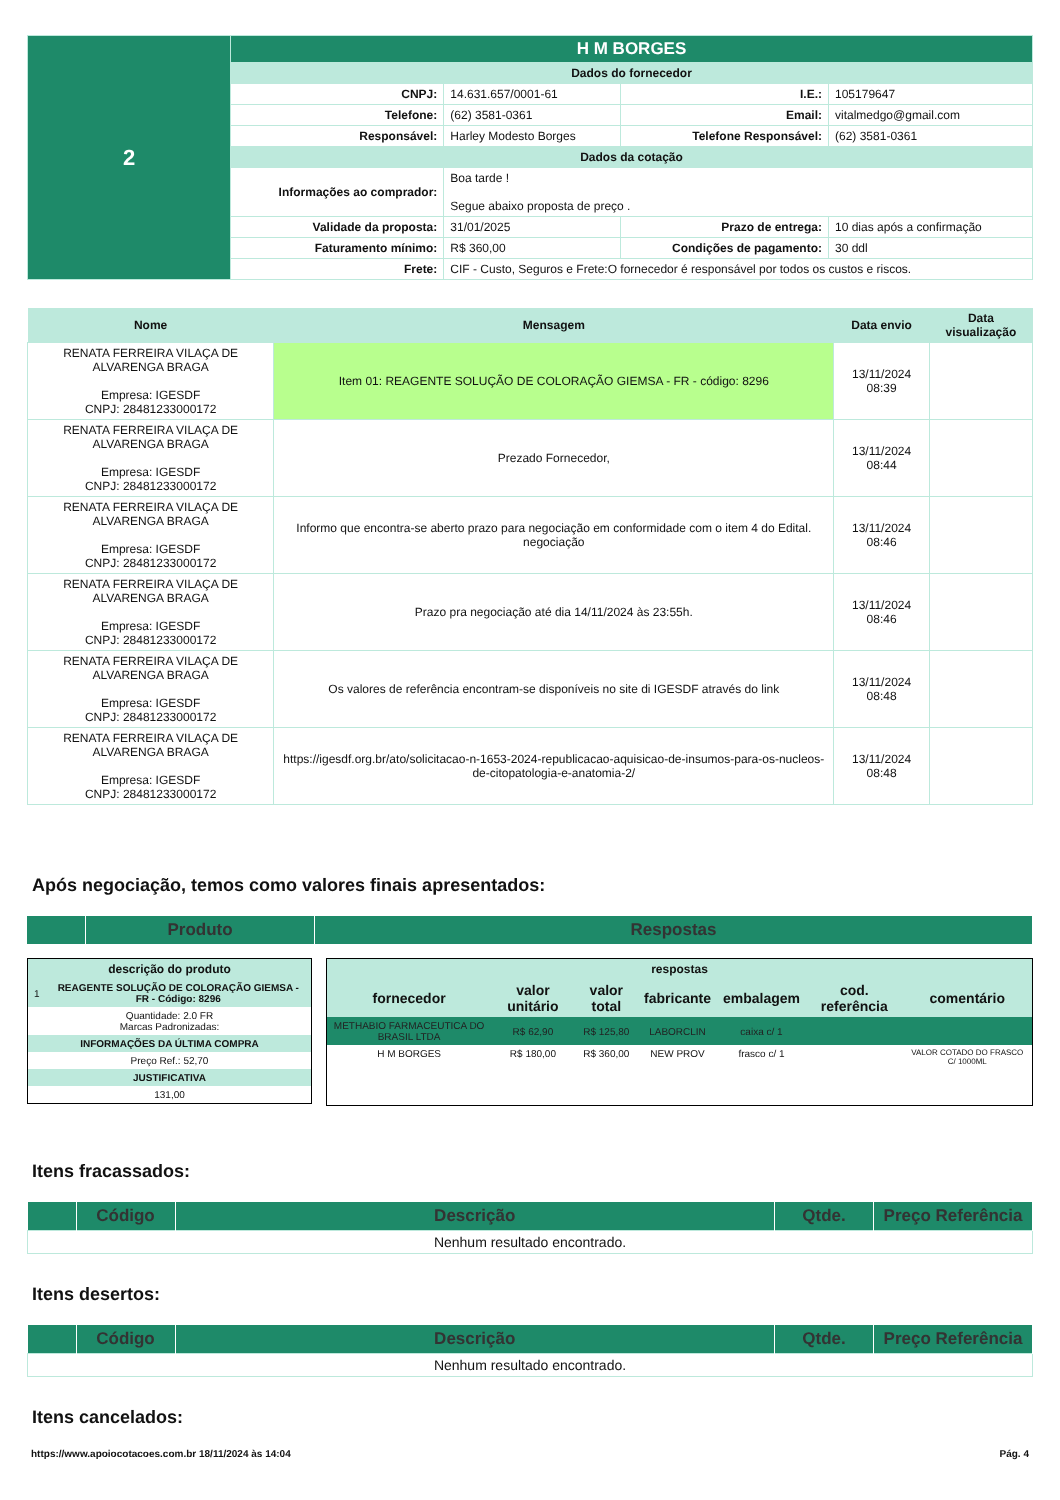| 2 | H M BORGES | | | |
| | Dados do fornecedor | | | |
| | CNPJ: | 14.631.657/0001-61 | I.E.: | 105179647 |
| | Telefone: | (62) 3581-0361 | Email: | vitalmedgo@gmail.com |
| | Responsável: | Harley Modesto Borges | Telefone Responsável: | (62) 3581-0361 |
| | Dados da cotação | | | |
| | Informações ao comprador: | Boa tarde ! Segue abaixo proposta de preço . | | |
| | Validade da proposta: | 31/01/2025 | Prazo de entrega: | 10 dias após a confirmação |
| | Faturamento mínimo: | R$ 360,00 | Condições de pagamento: | 30 ddl |
| | Frete: | CIF - Custo, Seguros e Frete:O fornecedor é responsável por todos os custos e riscos. | | |
| Nome | Mensagem | Data envio | Data visualização |
| --- | --- | --- | --- |
| RENATA FERREIRA VILAÇA DE ALVARENGA BRAGA Empresa: IGESDF CNPJ: 28481233000172 | Item 01: REAGENTE SOLUÇÃO DE COLORAÇÃO GIEMSA - FR - código: 8296 | 13/11/2024 08:39 | |
| RENATA FERREIRA VILAÇA DE ALVARENGA BRAGA Empresa: IGESDF CNPJ: 28481233000172 | Prezado Fornecedor, | 13/11/2024 08:44 | |
| RENATA FERREIRA VILAÇA DE ALVARENGA BRAGA Empresa: IGESDF CNPJ: 28481233000172 | Informo que encontra-se aberto prazo para negociação em conformidade com o item 4 do Edital. negociação | 13/11/2024 08:46 | |
| RENATA FERREIRA VILAÇA DE ALVARENGA BRAGA Empresa: IGESDF CNPJ: 28481233000172 | Prazo pra negociação até dia 14/11/2024 às 23:55h. | 13/11/2024 08:46 | |
| RENATA FERREIRA VILAÇA DE ALVARENGA BRAGA Empresa: IGESDF CNPJ: 28481233000172 | Os valores de referência encontram-se disponíveis no site di IGESDF através do link | 13/11/2024 08:48 | |
| RENATA FERREIRA VILAÇA DE ALVARENGA BRAGA Empresa: IGESDF CNPJ: 28481233000172 | https://igesdf.org.br/ato/solicitacao-n-1653-2024-republicacao-aquisicao-de-insumos-para-os-nucleos-de-citopatologia-e-anatomia-2/ | 13/11/2024 08:48 | |
Após negociação, temos como valores finais apresentados:
| | Produto | Respostas |
| --- | --- | --- |
| descrição do produto | |
| --- | --- |
| 1 | REAGENTE SOLUÇÃO DE COLORAÇÃO GIEMSA - FR - Código: 8296 |
| Quantidade: 2.0 FR Marcas Padronizadas: | |
| INFORMAÇÕES DA ÚLTIMA COMPRA | |
| Preço Ref.: 52,70 | |
| JUSTIFICATIVA | |
| 131,00 | |
| respostas | | | | | | |
| --- | --- | --- | --- | --- | --- | --- |
| fornecedor | valor unitário | valor total | fabricante | embalagem | cod. referência | comentário |
| METHABIO FARMACEUTICA DO BRASIL LTDA | R$ 62,90 | R$ 125,80 | LABORCLIN | caixa c/ 1 | | |
| H M BORGES | R$ 180,00 | R$ 360,00 | NEW PROV | frasco c/ 1 | | VALOR COTADO DO FRASCO C/ 1000ML |
Itens fracassados:
| | Código | Descrição | Qtde. | Preço Referência |
| --- | --- | --- | --- | --- |
| Nenhum resultado encontrado. | | | | |
Itens desertos:
| | Código | Descrição | Qtde. | Preço Referência |
| --- | --- | --- | --- | --- |
| Nenhum resultado encontrado. | | | | |
Itens cancelados:
https://www.apoiocotacoes.com.br 18/11/2024 às 14:04 Pág. 4